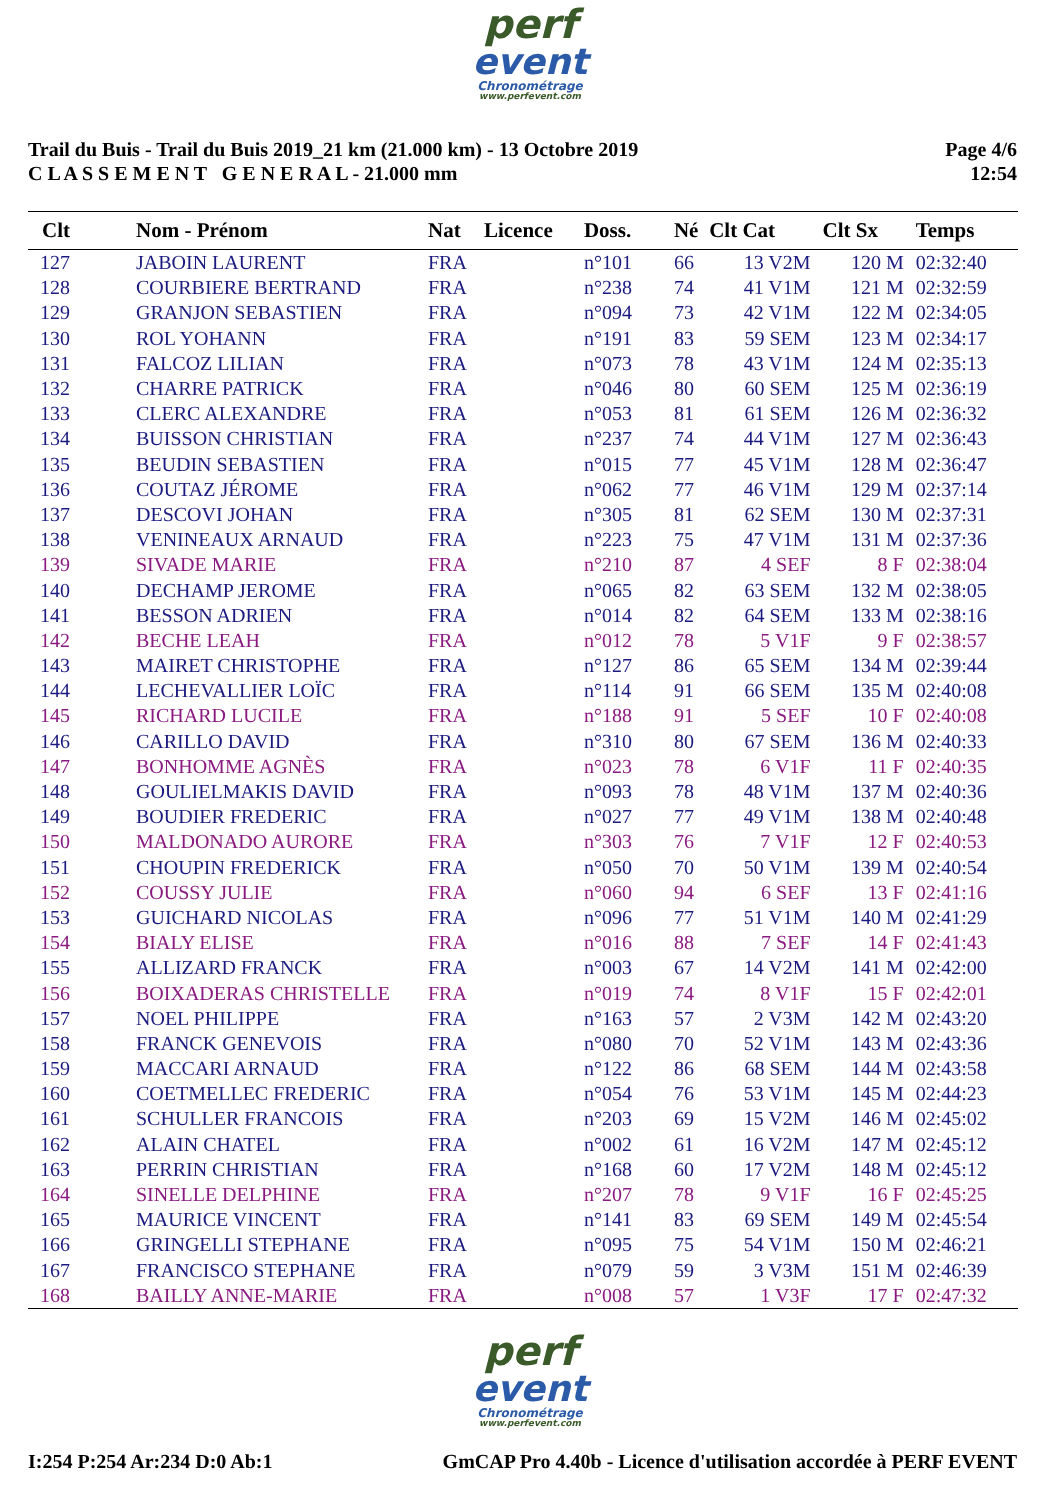perf
event
Chronométrage
www.perfevent.com
Trail du Buis - Trail du Buis 2019_21 km (21.000 km) - 13 Octobre 2019
C L A S S E M E N T G E N E R A L - 21.000 mm
Page 4/6
12:54
| Clt | Nom - Prénom | Nat | Licence | Doss. | Né | Clt Cat | Clt Sx | Temps |
| --- | --- | --- | --- | --- | --- | --- | --- | --- |
| 127 | JABOIN LAURENT | FRA | | n°101 | 66 | 13 V2M | 120 M | 02:32:40 |
| 128 | COURBIERE BERTRAND | FRA | | n°238 | 74 | 41 V1M | 121 M | 02:32:59 |
| 129 | GRANJON SEBASTIEN | FRA | | n°094 | 73 | 42 V1M | 122 M | 02:34:05 |
| 130 | ROL YOHANN | FRA | | n°191 | 83 | 59 SEM | 123 M | 02:34:17 |
| 131 | FALCOZ LILIAN | FRA | | n°073 | 78 | 43 V1M | 124 M | 02:35:13 |
| 132 | CHARRE PATRICK | FRA | | n°046 | 80 | 60 SEM | 125 M | 02:36:19 |
| 133 | CLERC ALEXANDRE | FRA | | n°053 | 81 | 61 SEM | 126 M | 02:36:32 |
| 134 | BUISSON CHRISTIAN | FRA | | n°237 | 74 | 44 V1M | 127 M | 02:36:43 |
| 135 | BEUDIN SEBASTIEN | FRA | | n°015 | 77 | 45 V1M | 128 M | 02:36:47 |
| 136 | COUTAZ JÉROME | FRA | | n°062 | 77 | 46 V1M | 129 M | 02:37:14 |
| 137 | DESCOVI JOHAN | FRA | | n°305 | 81 | 62 SEM | 130 M | 02:37:31 |
| 138 | VENINEAUX ARNAUD | FRA | | n°223 | 75 | 47 V1M | 131 M | 02:37:36 |
| 139 | SIVADE MARIE | FRA | | n°210 | 87 | 4 SEF | 8 F | 02:38:04 |
| 140 | DECHAMP JEROME | FRA | | n°065 | 82 | 63 SEM | 132 M | 02:38:05 |
| 141 | BESSON ADRIEN | FRA | | n°014 | 82 | 64 SEM | 133 M | 02:38:16 |
| 142 | BECHE LEAH | FRA | | n°012 | 78 | 5 V1F | 9 F | 02:38:57 |
| 143 | MAIRET CHRISTOPHE | FRA | | n°127 | 86 | 65 SEM | 134 M | 02:39:44 |
| 144 | LECHEVALLIER LOÏC | FRA | | n°114 | 91 | 66 SEM | 135 M | 02:40:08 |
| 145 | RICHARD LUCILE | FRA | | n°188 | 91 | 5 SEF | 10 F | 02:40:08 |
| 146 | CARILLO DAVID | FRA | | n°310 | 80 | 67 SEM | 136 M | 02:40:33 |
| 147 | BONHOMME AGNÈS | FRA | | n°023 | 78 | 6 V1F | 11 F | 02:40:35 |
| 148 | GOULIELMAKIS DAVID | FRA | | n°093 | 78 | 48 V1M | 137 M | 02:40:36 |
| 149 | BOUDIER FREDERIC | FRA | | n°027 | 77 | 49 V1M | 138 M | 02:40:48 |
| 150 | MALDONADO AURORE | FRA | | n°303 | 76 | 7 V1F | 12 F | 02:40:53 |
| 151 | CHOUPIN FREDERICK | FRA | | n°050 | 70 | 50 V1M | 139 M | 02:40:54 |
| 152 | COUSSY JULIE | FRA | | n°060 | 94 | 6 SEF | 13 F | 02:41:16 |
| 153 | GUICHARD NICOLAS | FRA | | n°096 | 77 | 51 V1M | 140 M | 02:41:29 |
| 154 | BIALY ELISE | FRA | | n°016 | 88 | 7 SEF | 14 F | 02:41:43 |
| 155 | ALLIZARD FRANCK | FRA | | n°003 | 67 | 14 V2M | 141 M | 02:42:00 |
| 156 | BOIXADERAS CHRISTELLE | FRA | | n°019 | 74 | 8 V1F | 15 F | 02:42:01 |
| 157 | NOEL PHILIPPE | FRA | | n°163 | 57 | 2 V3M | 142 M | 02:43:20 |
| 158 | FRANCK GENEVOIS | FRA | | n°080 | 70 | 52 V1M | 143 M | 02:43:36 |
| 159 | MACCARI ARNAUD | FRA | | n°122 | 86 | 68 SEM | 144 M | 02:43:58 |
| 160 | COETMELLEC FREDERIC | FRA | | n°054 | 76 | 53 V1M | 145 M | 02:44:23 |
| 161 | SCHULLER FRANCOIS | FRA | | n°203 | 69 | 15 V2M | 146 M | 02:45:02 |
| 162 | ALAIN CHATEL | FRA | | n°002 | 61 | 16 V2M | 147 M | 02:45:12 |
| 163 | PERRIN CHRISTIAN | FRA | | n°168 | 60 | 17 V2M | 148 M | 02:45:12 |
| 164 | SINELLE DELPHINE | FRA | | n°207 | 78 | 9 V1F | 16 F | 02:45:25 |
| 165 | MAURICE VINCENT | FRA | | n°141 | 83 | 69 SEM | 149 M | 02:45:54 |
| 166 | GRINGELLI STEPHANE | FRA | | n°095 | 75 | 54 V1M | 150 M | 02:46:21 |
| 167 | FRANCISCO STEPHANE | FRA | | n°079 | 59 | 3 V3M | 151 M | 02:46:39 |
| 168 | BAILLY ANNE-MARIE | FRA | | n°008 | 57 | 1 V3F | 17 F | 02:47:32 |
perf
event
Chronométrage
www.perfevent.com
I:254 P:254 Ar:234 D:0 Ab:1 GmCAP Pro 4.40b - Licence d'utilisation accordée à PERF EVENT